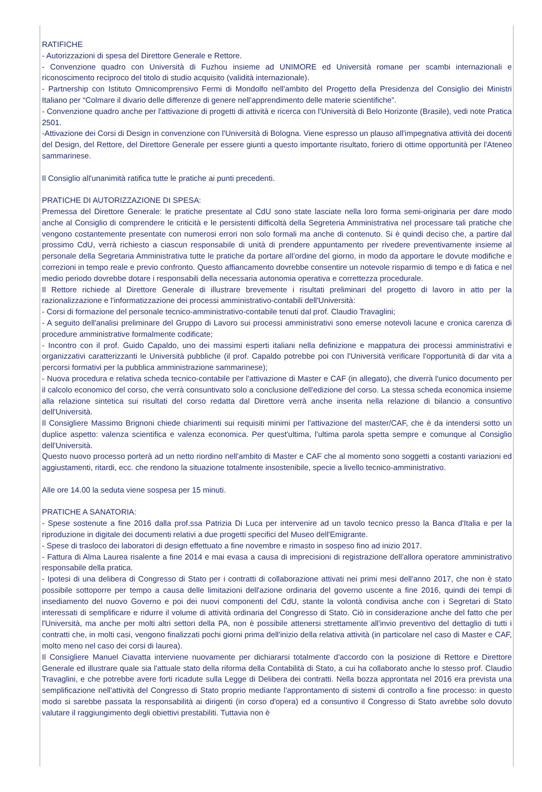RATIFICHE
- Autorizzazioni di spesa del Direttore Generale e Rettore.
- Convenzione quadro con Università di Fuzhou insieme ad UNIMORE ed Università romane per scambi internazionali e riconoscimento reciproco del titolo di studio acquisito (validità internazionale).
- Partnership con Istituto Omnicomprensivo Fermi di Mondolfo nell'ambito del Progetto della Presidenza del Consiglio dei Ministri Italiano per “Colmare il divario delle differenze di genere nell'apprendimento delle materie scientifiche”.
- Convenzione quadro anche per l'attivazione di progetti di attività e ricerca con l'Università di Belo Horizonte (Brasile), vedi note Pratica 2501.
-Attivazione dei Corsi di Design in convenzione con l'Università di Bologna. Viene espresso un plauso all'impegnativa attività dei docenti del Design, del Rettore, del Direttore Generale per essere giunti a questo importante risultato, foriero di ottime opportunità per l'Ateneo sammarinese.
Il Consiglio all'unanimità ratifica tutte le pratiche ai punti precedenti.
PRATICHE DI AUTORIZZAZIONE DI SPESA:
Premessa del Direttore Generale: le pratiche presentate al CdU sono state lasciate nella loro forma semi-originaria per dare modo anche al Consiglio di comprendere le criticità e le persistenti difficoltà della Segreteria Amministrativa nel processare tali pratiche che vengono costantemente presentate con numerosi errori non solo formali ma anche di contenuto. Si è quindi deciso che, a partire dal prossimo CdU, verrà richiesto a ciascun responsabile di unità di prendere appuntamento per rivedere preventivamente insieme al personale della Segretaria Amministrativa tutte le pratiche da portare all’ordine del giorno, in modo da apportare le dovute modifiche e correzioni in tempo reale e previo confronto. Questo affiancamento dovrebbe consentire un notevole risparmio di tempo e di fatica e nel medio periodo dovrebbe dotare i responsabili della necessaria autonomia operativa e correttezza procedurale.
Il Rettore richiede al Direttore Generale di illustrare brevemente i risultati preliminari del progetto di lavoro in atto per la razionalizzazione e l'informatizzazione dei processi amministrativo-contabili dell'Università:
- Corsi di formazione del personale tecnico-amministrativo-contabile tenuti dal prof. Claudio Travaglini;
- A seguito dell'analisi preliminare del Gruppo di Lavoro sui processi amministrativi sono emerse notevoli lacune e cronica carenza di procedure amministrative formalmente codificate;
- Incontro con il prof. Guido Capaldo, uno dei massimi esperti italiani nella definizione e mappatura dei processi amministrativi e organizzativi caratterizzanti le Università pubbliche (il prof. Capaldo potrebbe poi con l'Università verificare l'opportunità di dar vita a percorsi formativi per la pubblica amministrazione sammarinese);
- Nuova procedura e relativa scheda tecnico-contabile per l'attivazione di Master e CAF (in allegato), che diverrà l'unico documento per il calcolo economico del corso, che verrà consuntivato solo a conclusione dell'edizione del corso. La stessa scheda economica insieme alla relazione sintetica sui risultati del corso redatta dal Direttore verrà anche inserita nella relazione di bilancio a consuntivo dell'Università.
Il Consigliere Massimo Brignoni chiede chiarimenti sui requisiti minimi per l'attivazione del master/CAF, che è da intendersi sotto un duplice aspetto: valenza scientifica e valenza economica. Per quest'ultima, l'ultima parola spetta sempre e comunque al Consiglio dell'Università.
Questo nuovo processo porterà ad un netto riordino nell'ambito di Master e CAF che al momento sono soggetti a costanti variazioni ed aggiustamenti, ritardi, ecc. che rendono la situazione totalmente insostenibile, specie a livello tecnico-amministrativo.
Alle ore 14.00 la seduta viene sospesa per 15 minuti.
PRATICHE A SANATORIA:
- Spese sostenute a fine 2016 dalla prof.ssa Patrizia Di Luca per intervenire ad un tavolo tecnico presso la Banca d'Italia e per la riproduzione in digitale dei documenti relativi a due progetti specifici del Museo dell'Emigrante.
- Spese di trasloco dei laboratori di design effettuato a fine novembre e rimasto in sospeso fino ad inizio 2017.
- Fattura di Alma Laurea risalente a fine 2014 e mai evasa a causa di imprecisioni di registrazione dell'allora operatore amministrativo responsabile della pratica.
- Ipotesi di una delibera di Congresso di Stato per i contratti di collaborazione attivati nei primi mesi dell'anno 2017, che non è stato possibile sottoporre per tempo a causa delle limitazioni dell'azione ordinaria del governo uscente a fine 2016, quindi dei tempi di insediamento del nuovo Governo e poi dei nuovi componenti del CdU, stante la volontà condivisa anche con i Segretari di Stato interessati di semplificare e ridurre il volume di attività ordinaria del Congresso di Stato. Ciò in considerazione anche del fatto che per l'Università, ma anche per molti altri settori della PA, non è possibile attenersi strettamente all'invio preventivo del dettaglio di tutti i contratti che, in molti casi, vengono finalizzati pochi giorni prima dell'inizio della relativa attività (in particolare nel caso di Master e CAF, molto meno nel caso dei corsi di laurea).
Il Consigliere Manuel Ciavatta interviene nuovamente per dichiararsi totalmente d'accordo con la posizione di Rettore e Direttore Generale ed illustrare quale sia l'attuale stato della riforma della Contabilità di Stato, a cui ha collaborato anche lo stesso prof. Claudio Travaglini, e che potrebbe avere forti ricadute sulla Legge di Delibera dei contratti. Nella bozza approntata nel 2016 era prevista una semplificazione nell'attività del Congresso di Stato proprio mediante l'approntamento di sistemi di controllo a fine processo: in questo modo si sarebbe passata la responsabilità ai dirigenti (in corso d'opera) ed a consuntivo il Congresso di Stato avrebbe solo dovuto valutare il raggiungimento degli obiettivi prestabiliti. Tuttavia non è